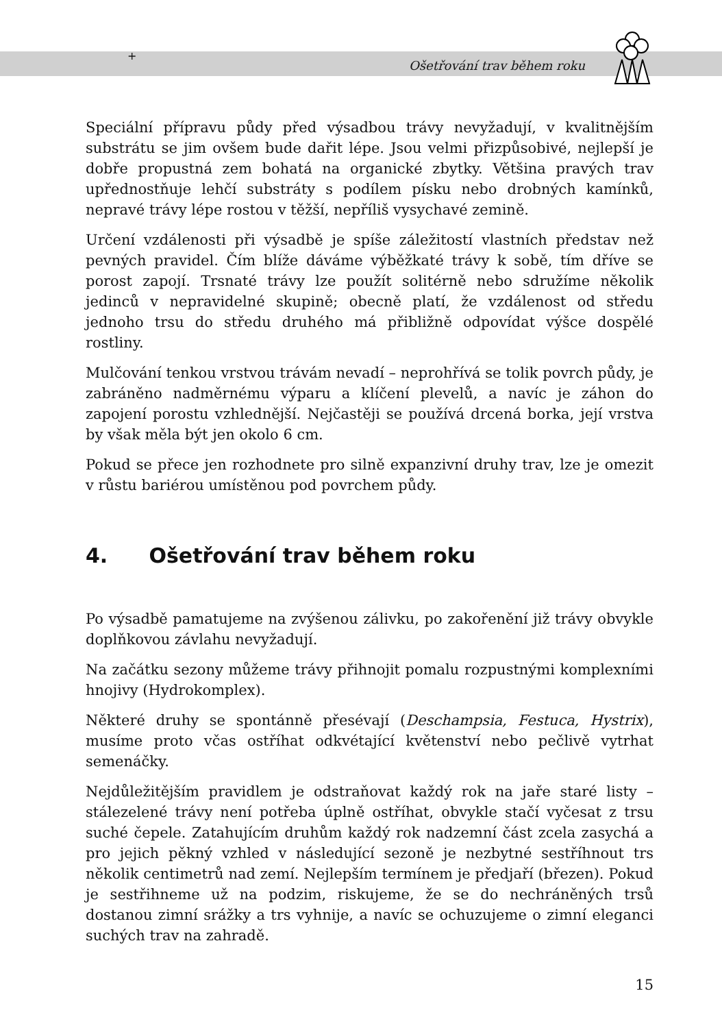+
Ošetřování trav během roku
Speciální přípravu půdy před výsadbou trávy nevyžadují, v kvalitnějším substrátu se jim ovšem bude dařit lépe. Jsou velmi přizpůsobivé, nejlepší je dobře propustná zem bohatá na organické zbytky. Většina pravých trav upřednostňuje lehčí substráty s podílem písku nebo drobných kamínků, nepravé trávy lépe rostou v těžší, nepříliš vysychavé zemině.
Určení vzdálenosti při výsadbě je spíše záležitostí vlastních představ než pevných pravidel. Čím blíže dáváme výběžkaté trávy k sobě, tím dříve se porost zapojí. Trsnaté trávy lze použít solitérně nebo sdružíme několik jedinců v nepravidelné skupině; obecně platí, že vzdálenost od středu jednoho trsu do středu druhého má přibližně odpovídat výšce dospělé rostliny.
Mulčování tenkou vrstvou trávám nevadí – neprohřívá se tolik povrch půdy, je zabráněno nadměrnému výparu a klíčení plevelů, a navíc je záhon do zapojení porostu vzhlednější. Nejčastěji se používá drcená borka, její vrstva by však měla být jen okolo 6 cm.
Pokud se přece jen rozhodnete pro silně expanzivní druhy trav, lze je omezit v růstu bariérou umístěnou pod povrchem půdy.
4. Ošetřování trav během roku
Po výsadbě pamatujeme na zvýšenou zálivku, po zakořenění již trávy obvykle doplňkovou závlahu nevyžadují.
Na začátku sezony můžeme trávy přihnojit pomalu rozpustnými komplexními hnojivy (Hydrokomplex).
Některé druhy se spontánně přesévají (Deschampsia, Festuca, Hystrix), musíme proto včas ostříhat odkvétající květenství nebo pečlivě vytrhat semenáčky.
Nejdůležitějším pravidlem je odstraňovat každý rok na jaře staré listy – stálezelené trávy není potřeba úplně ostříhat, obvykle stačí vyčesat z trsu suché čepele. Zatahujícím druhům každý rok nadzemní část zcela zasychá a pro jejich pěkný vzhled v následující sezoně je nezbytné sestříhnout trs několik centimetrů nad zemí. Nejlepším termínem je předjaří (březen). Pokud je sestřihneme už na podzim, riskujeme, že se do nechráněných trsů dostanou zimní srážky a trs vyhnije, a navíc se ochuzujeme o zimní eleganci suchých trav na zahradě.
15